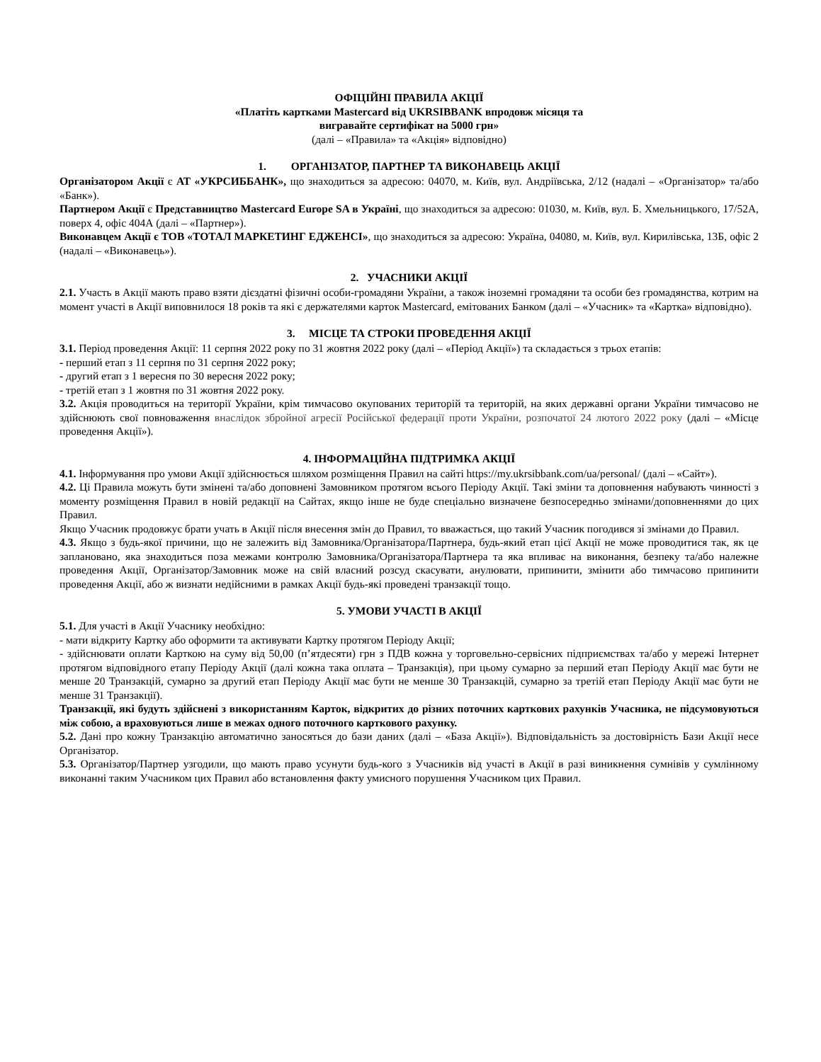ОФІЦІЙНІ ПРАВИЛА АКЦІЇ
«Платіть картками Mastercard від UKRSIBBANK впродовж місяця та
вигравайте сертифікат на 5000 грн»
(далі – «Правила» та «Акція» відповідно)
1. ОРГАНІЗАТОР, ПАРТНЕР ТА ВИКОНАВЕЦЬ АКЦІЇ
Організатором Акції є АТ «УКРСИББАНК», що знаходиться за адресою: 04070, м. Київ, вул. Андріївська, 2/12 (надалі – «Організатор» та/або «Банк»).
Партнером Акції є Представництво Mastercard Europe SA в Україні, що знаходиться за адресою: 01030, м. Київ, вул. Б. Хмельницького, 17/52А, поверх 4, офіс 404А (далі – «Партнер»).
Виконавцем Акції є ТОВ «ТОТАЛ МАРКЕТИНГ ЕДЖЕНСІ», що знаходиться за адресою: Україна, 04080, м. Київ, вул. Кирилівська, 13Б, офіс 2 (надалі – «Виконавець»).
2. УЧАСНИКИ АКЦІЇ
2.1. Участь в Акції мають право взяти дієздатні фізичні особи-громадяни України, а також іноземні громадяни та особи без громадянства, котрим на момент участі в Акції виповнилося 18 років та які є держателями карток Mastercard, емітованих Банком (далі – «Учасник» та «Картка» відповідно).
3. МІСЦЕ ТА СТРОКИ ПРОВЕДЕННЯ АКЦІЇ
3.1. Період проведення Акції: 11 серпня 2022 року по 31 жовтня 2022 року (далі – «Період Акції») та складається з трьох етапів:
- перший етап з 11 серпня по 31 серпня 2022 року;
- другий етап з 1 вересня по 30 вересня 2022 року;
- третій етап з 1 жовтня по 31 жовтня 2022 року.
3.2. Акція проводиться на території України, крім тимчасово окупованих територій та територій, на яких державні органи України тимчасово не здійснюють свої повноваження внаслідок збройної агресії Російської федерації проти України, розпочатої 24 лютого 2022 року (далі – «Місце проведення Акції»).
4. ІНФОРМАЦІЙНА ПІДТРИМКА АКЦІЇ
4.1. Інформування про умови Акції здійснюється шляхом розміщення Правил на сайті https://my.ukrsibbank.com/ua/personal/ (далі – «Сайт»).
4.2. Ці Правила можуть бути змінені та/або доповнені Замовником протягом всього Періоду Акції. Такі зміни та доповнення набувають чинності з моменту розміщення Правил в новій редакції на Сайтах, якщо інше не буде спеціально визначене безпосередньо змінами/доповненнями до цих Правил.
Якщо Учасник продовжує брати учать в Акції після внесення змін до Правил, то вважається, що такий Учасник погодився зі змінами до Правил.
4.3. Якщо з будь-якої причини, що не залежить від Замовника/Організатора/Партнера, будь-який етап цієї Акції не може проводитися так, як це заплановано, яка знаходиться поза межами контролю Замовника/Організатора/Партнера та яка впливає на виконання, безпеку та/або належне проведення Акції, Організатор/Замовник може на свій власний розсуд скасувати, анулювати, припинити, змінити або тимчасово припинити проведення Акції, або ж визнати недійсними в рамках Акції будь-які проведені транзакції тощо.
5. УМОВИ УЧАСТІ В АКЦІЇ
5.1. Для участі в Акції Учаснику необхідно:
- мати відкриту Картку або оформити та активувати Картку протягом Періоду Акції;
- здійснювати оплати Карткою на суму від 50,00 (п’ятдесяти) грн з ПДВ кожна у торговельно-сервісних підприємствах та/або у мережі Інтернет протягом відповідного етапу Періоду Акції (далі кожна така оплата – Транзакція), при цьому сумарно за перший етап Періоду Акції має бути не менше 20 Транзакцій, сумарно за другий етап Періоду Акції має бути не менше 30 Транзакцій, сумарно за третій етап Періоду Акції має бути не менше 31 Транзакції).
Транзакції, які будуть здійснені з використанням Карток, відкритих до різних поточних карткових рахунків Учасника, не підсумовуються між собою, а враховуються лише в межах одного поточного карткового рахунку.
5.2. Дані про кожну Транзакцію автоматично заносяться до бази даних (далі – «База Акції»). Відповідальність за достовірність Бази Акції несе Організатор.
5.3. Організатор/Партнер узгодили, що мають право усунути будь-кого з Учасників від участі в Акції в разі виникнення сумнівів у сумлінному виконанні таким Учасником цих Правил або встановлення факту умисного порушення Учасником цих Правил.